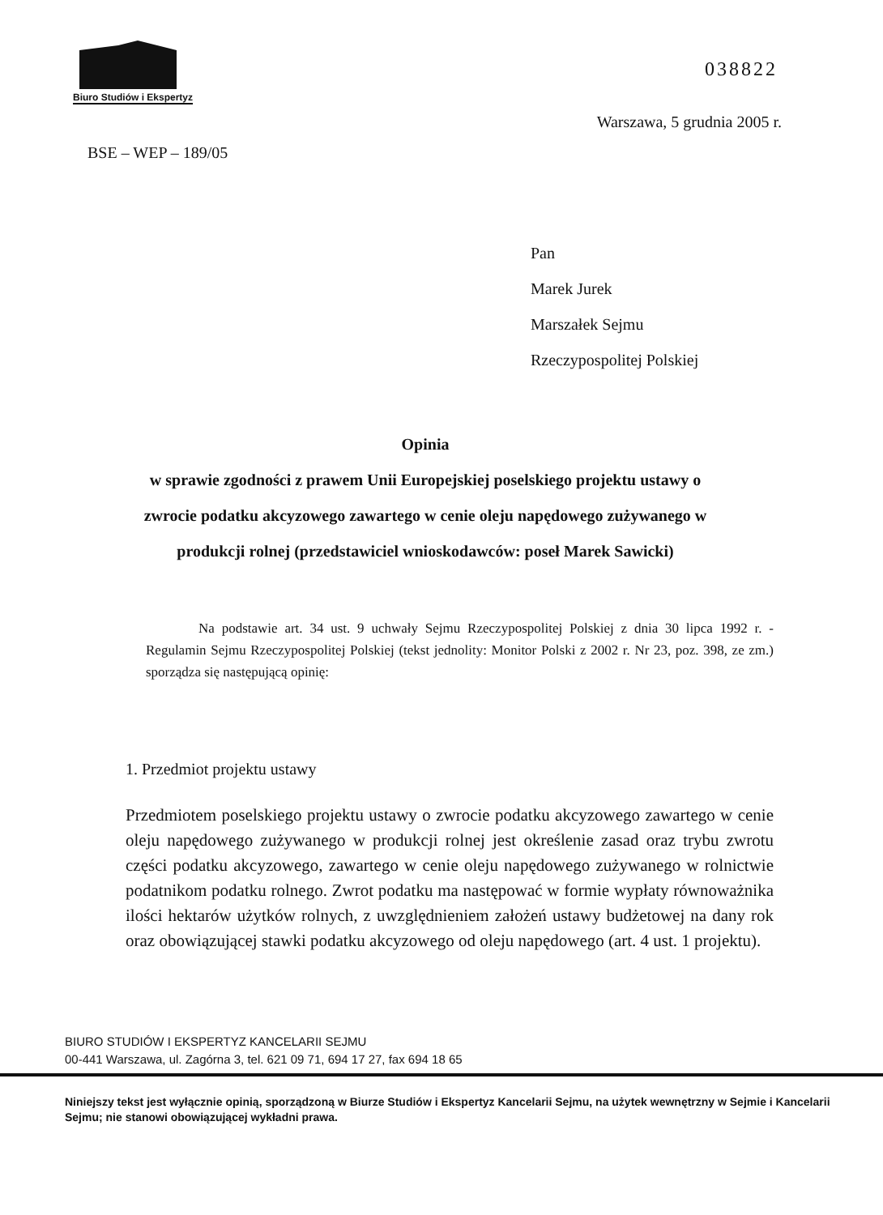Biuro Studiów i Ekspertyz
038822
Warszawa, 5 grudnia 2005 r.
BSE – WEP – 189/05
Pan
Marek Jurek
Marszałek Sejmu
Rzeczypospolitej Polskiej
Opinia
w sprawie zgodności z prawem Unii Europejskiej poselskiego projektu ustawy o zwrocie podatku akcyzowego zawartego w cenie oleju napędowego zużywanego w produkcji rolnej (przedstawiciel wnioskodawców: poseł Marek Sawicki)
Na podstawie art. 34 ust. 9 uchwały Sejmu Rzeczypospolitej Polskiej z dnia 30 lipca 1992 r. - Regulamin Sejmu Rzeczypospolitej Polskiej (tekst jednolity: Monitor Polski z 2002 r. Nr 23, poz. 398, ze zm.) sporządza się następującą opinię:
1. Przedmiot projektu ustawy
Przedmiotem poselskiego projektu ustawy o zwrocie podatku akcyzowego zawartego w cenie oleju napędowego zużywanego w produkcji rolnej jest określenie zasad oraz trybu zwrotu części podatku akcyzowego, zawartego w cenie oleju napędowego zużywanego w rolnictwie podatnikom podatku rolnego. Zwrot podatku ma następować w formie wypłaty równoważnika ilości hektarów użytków rolnych, z uwzględnieniem założeń ustawy budżetowej na dany rok oraz obowiązującej stawki podatku akcyzowego od oleju napędowego (art. 4 ust. 1 projektu).
BIURO STUDIÓW I EKSPERTYZ KANCELARII SEJMU
00-441 Warszawa, ul. Zagórna 3, tel. 621 09 71, 694 17 27, fax 694 18 65
Niniejszy tekst jest wyłącznie opinią, sporządzoną w Biurze Studiów i Ekspertyz Kancelarii Sejmu, na użytek wewnętrzny w Sejmie i Kancelarii Sejmu; nie stanowi obowiązującej wykładni prawa.